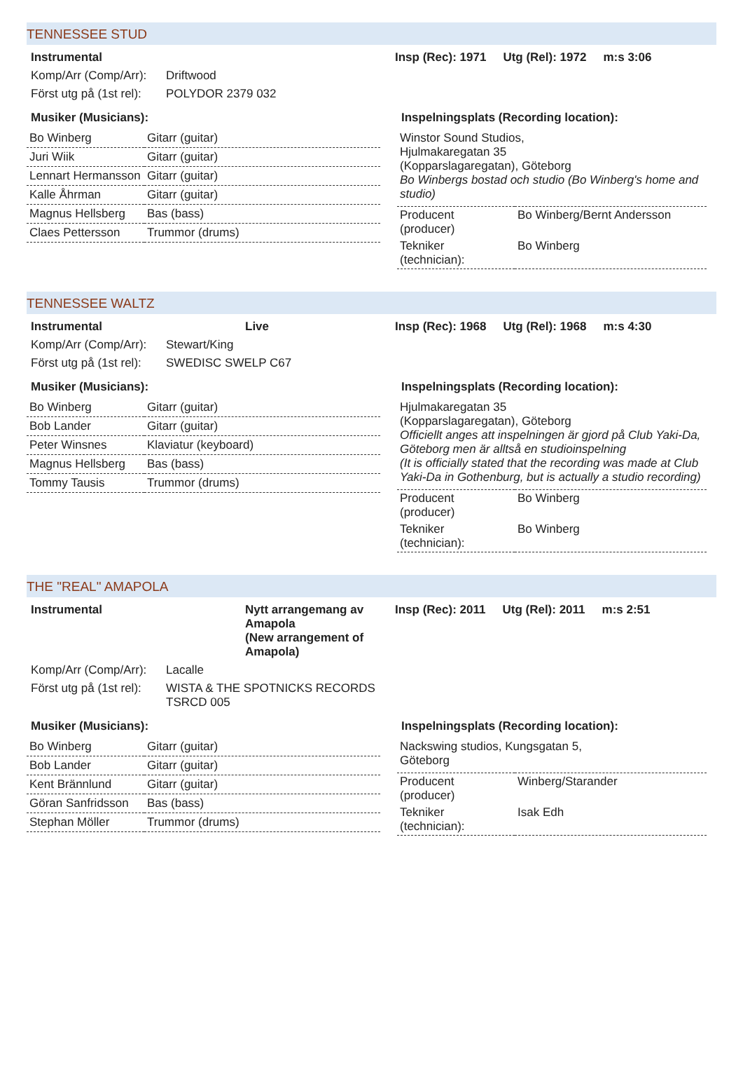TENNESSEE STUD
Instrumental Insp (Rec): 1971 Utg (Rel): 1972 m:s 3:06
Komp/Arr (Comp/Arr): Driftwood
Först utg på (1st rel): POLYDOR 2379 032
Musiker (Musicians):
| Bo Winberg | Gitarr (guitar) |
| Juri Wiik | Gitarr (guitar) |
| Lennart Hermansson | Gitarr (guitar) |
| Kalle Åhrman | Gitarr (guitar) |
| Magnus Hellsberg | Bas (bass) |
| Claes Pettersson | Trummor (drums) |
Inspelningsplats (Recording location):
Winstor Sound Studios,
Hjulmakaregatan 35
(Kopparslagaregatan), Göteborg
Bo Winbergs bostad och studio (Bo Winberg's home and studio)
| Producent (producer) | Bo Winberg/Bernt Andersson |
| Tekniker (technician): | Bo Winberg |
TENNESSEE WALTZ
Instrumental Live Insp (Rec): 1968 Utg (Rel): 1968 m:s 4:30
Komp/Arr (Comp/Arr): Stewart/King
Först utg på (1st rel): SWEDISC SWELP C67
Musiker (Musicians):
| Bo Winberg | Gitarr (guitar) |
| Bob Lander | Gitarr (guitar) |
| Peter Winsnes | Klaviatur (keyboard) |
| Magnus Hellsberg | Bas (bass) |
| Tommy Tausis | Trummor (drums) |
Inspelningsplats (Recording location):
Hjulmakaregatan 35
(Kopparslagaregatan), Göteborg
Officiellt anges att inspelningen är gjord på Club Yaki-Da, Göteborg men är alltså en studioinspelning
(It is officially stated that the recording was made at Club Yaki-Da in Gothenburg, but is actually a studio recording)
| Producent (producer) | Bo Winberg |
| Tekniker (technician): | Bo Winberg |
THE "REAL" AMAPOLA
Instrumental Nytt arrangemang av Amapola
(New arrangement of Amapola) Insp (Rec): 2011 Utg (Rel): 2011 m:s 2:51
Komp/Arr (Comp/Arr): Lacalle
Först utg på (1st rel): WISTA & THE SPOTNICKS RECORDS
TSRCD 005
Musiker (Musicians):
| Bo Winberg | Gitarr (guitar) |
| Bob Lander | Gitarr (guitar) |
| Kent Brännlund | Gitarr (guitar) |
| Göran Sanfridsson | Bas (bass) |
| Stephan Möller | Trummor (drums) |
Inspelningsplats (Recording location):
Nackswing studios, Kungsgatan 5,
Göteborg
| Producent (producer) | Winberg/Starander |
| Tekniker (technician): | Isak Edh |